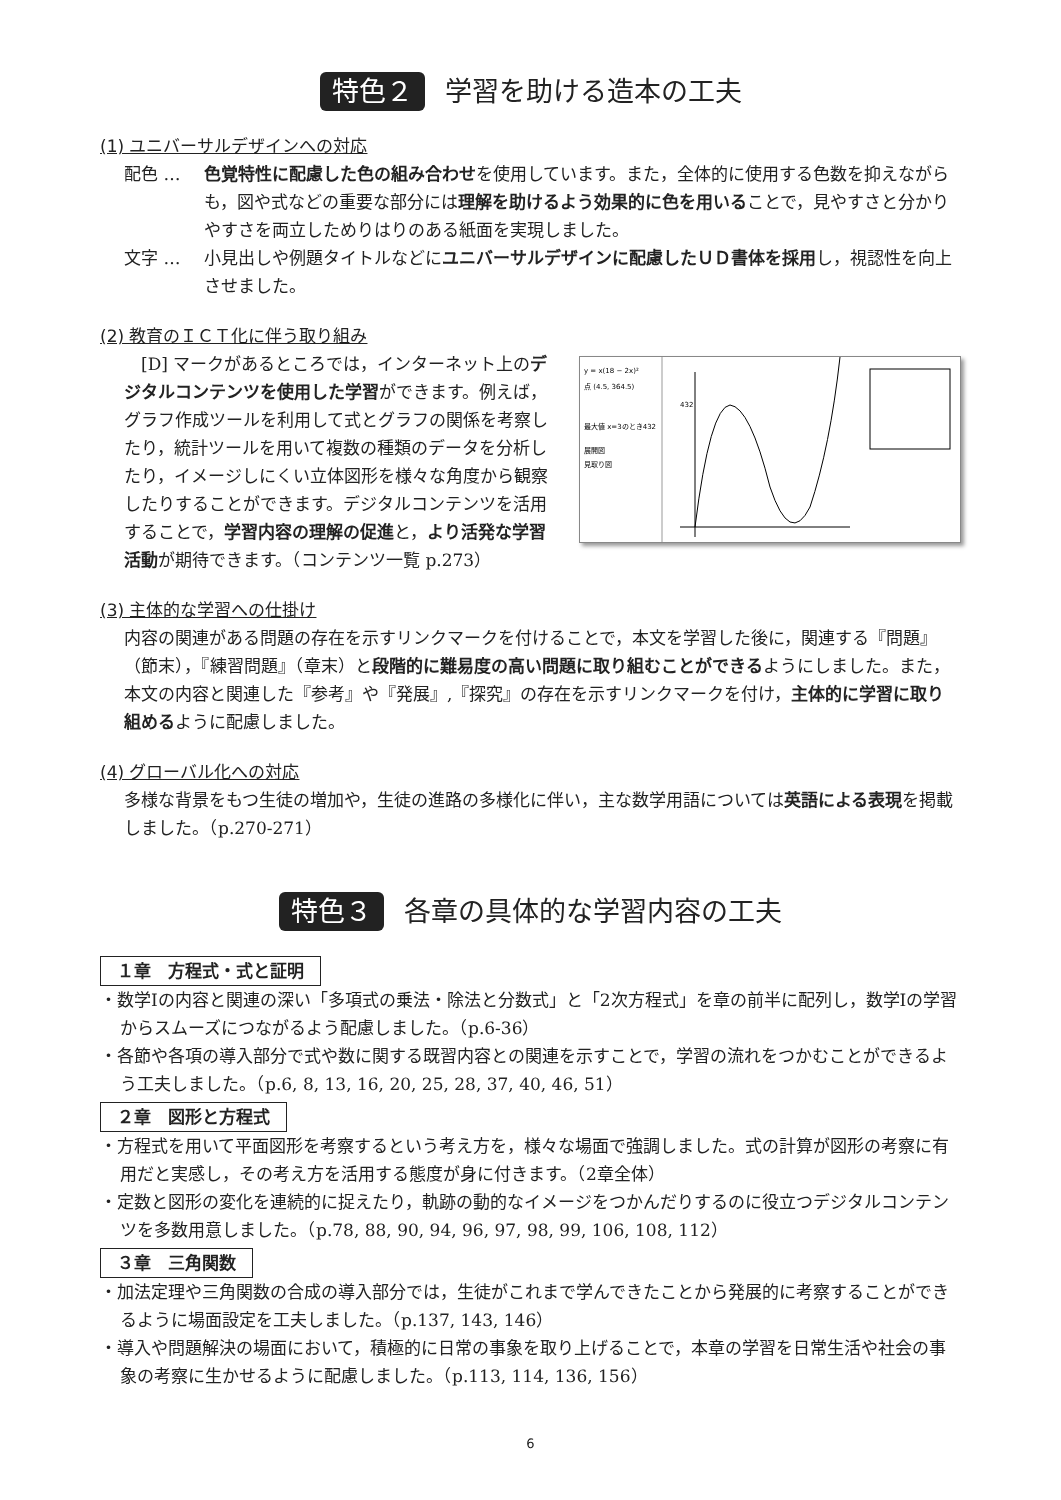特色２ 学習を助ける造本の工夫
(1) ユニバーサルデザインへの対応
配色 … 色覚特性に配慮した色の組み合わせを使用しています。また，全体的に使用する色数を抑えながらも，図や式などの重要な部分には理解を助けるよう効果的に色を用いることで，見やすさと分かりやすさを両立しためりはりのある紙面を実現しました。
文字 … 小見出しや例題タイトルなどにユニバーサルデザインに配慮したＵＤ書体を採用し，視認性を向上させました。
(2) 教育のＩＣＴ化に伴う取り組み
　[D] マークがあるところでは，インターネット上のデジタルコンテンツを使用した学習ができます。例えば，グラフ作成ツールを利用して式とグラフの関係を考察したり，統計ツールを用いて複数の種類のデータを分析したり，イメージしにくい立体図形を様々な角度から観察したりすることができます。デジタルコンテンツを活用することで，学習内容の理解の促進と，より活発な学習活動が期待できます。（コンテンツ一覧 p.273）
y = x(18 − 2x)²
点 (4.5, 364.5)
最大値 x=3のとき432
展開図
見取り図
432
(3) 主体的な学習への仕掛け
内容の関連がある問題の存在を示すリンクマークを付けることで，本文を学習した後に，関連する『問題』（節末），『練習問題』（章末）と段階的に難易度の高い問題に取り組むことができるようにしました。また，本文の内容と関連した『参考』や『発展』,『探究』の存在を示すリンクマークを付け，主体的に学習に取り組めるように配慮しました。
(4) グローバル化への対応
多様な背景をもつ生徒の増加や，生徒の進路の多様化に伴い，主な数学用語については英語による表現を掲載しました。（p.270-271）
特色３ 各章の具体的な学習内容の工夫
１章　方程式・式と証明
・数学Ⅰの内容と関連の深い「多項式の乗法・除法と分数式」と「2次方程式」を章の前半に配列し，数学Ⅰの学習からスムーズにつながるよう配慮しました。（p.6-36）
・各節や各項の導入部分で式や数に関する既習内容との関連を示すことで，学習の流れをつかむことができるよう工夫しました。（p.6, 8, 13, 16, 20, 25, 28, 37, 40, 46, 51）
２章　図形と方程式
・方程式を用いて平面図形を考察するという考え方を，様々な場面で強調しました。式の計算が図形の考察に有用だと実感し，その考え方を活用する態度が身に付きます。（2章全体）
・定数と図形の変化を連続的に捉えたり，軌跡の動的なイメージをつかんだりするのに役立つデジタルコンテンツを多数用意しました。（p.78, 88, 90, 94, 96, 97, 98, 99, 106, 108, 112）
３章　三角関数
・加法定理や三角関数の合成の導入部分では，生徒がこれまで学んできたことから発展的に考察することができるように場面設定を工夫しました。（p.137, 143, 146）
・導入や問題解決の場面において，積極的に日常の事象を取り上げることで，本章の学習を日常生活や社会の事象の考察に生かせるように配慮しました。（p.113, 114, 136, 156）
6